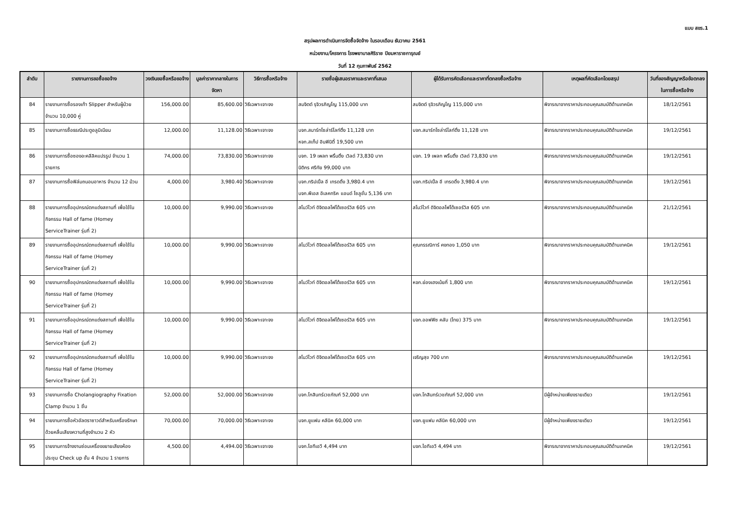แบบ สขร.1
สรุปผลการดำเนินการจัดซื้อจัดจ้าง ในรอบเดือน ธันวาคม 2561
หน่วยงาน/โครงการ โรงพยาบาลศิริราช ปิยมหาราชการุณย์
วันที่ 12 กุมภาพันธ์ 2562
| ลำดับ | รายงานการขอซื้อขอจ้าง | วงเงินขอซื้อหรือขอจ้าง | มูลค่าราคากลางในการจัดหา | วิธีการซื้อหรือจ้าง | รายชื่อผู้เสนอราคาและราคาที่เสนอ | ผู้ได้รับการคัดเลือกและราคาที่ตกลงซื้อหรือจ้าง | เหตุผลที่คัดเลือกโดยสรุป | วันที่ของสัญญาหรือข้อตกลงในการซื้อหรือจ้าง |
| --- | --- | --- | --- | --- | --- | --- | --- | --- |
| 84 | รายงานการซื้อรองเท้า Slipper สำหรับผู้ป่วย จำนวน 10,000 คู่ | 156,000.00 | 85,600.00 | วิธีเฉพาะเจาะจง | สมจิตต์ รุจิวรภิญโญ 115,000 บาท | สมจิตต์ รุจิวรภิญโญ 115,000 บาท | พิจารณาจากราคาประกอบคุณสมบัติด้านเทคนิค | 18/12/2561 |
| 85 | รายงานการซื้อธรณีประตูอลูมิเนียม | 12,000.00 | 11,128.00 | วิธีเฉพาะเจาะจง | บจก.สมาร์ทโซล่าร์ไลท์ติ้ง 11,128 บาท หจก.สเท็ป อินฟินิตี้ 19,500 บาท | บจก.สมาร์ทโซล่าร์ไลท์ติ้ง 11,128 บาท | พิจารณาจากราคาประกอบคุณสมบัติด้านเทคนิค | 19/12/2561 |
| 86 | รายงานการซื้อซองอะคลีลิคแปรรูป จำนวน 1 รายการ | 74,000.00 | 73,830.00 | วิธีเฉพาะเจาะจง | บจก. 19 เพลท พริ้นติ้ง เวิลด์ 73,830 บาท นิติกร ศรีทัย 99,000 บาท | บจก. 19 เพลท พริ้นติ้ง เวิลด์ 73,830 บาท | พิจารณาจากราคาประกอบคุณสมบัติด้านเทคนิค | 19/12/2561 |
| 87 | รายงานการซื้อฟิล์มถนอมอาหาร จำนวน 12 ม้วน | 4,000.00 | 3,980.40 | วิธีเฉพาะเจาะจง | บจก.ทริปเปิ้ล อี เทรดดิ้ง 3,980.4 บาท บจก.พีเอส อิเลคทริค แอนด์ โซลูชั่น 5,136 บาท | บจก.ทริปเปิ้ล อี เทรดดิ้ง 3,980.4 บาท | พิจารณาจากราคาประกอบคุณสมบัติด้านเทคนิค | 19/12/2561 |
| 88 | รายงานการซื้ออุปกรณ์ตกแต่งสถานที่ เพื่อใช้ในกิจกรรม Hall of fame (Homey ServiceTrainer รุ่นที่ 2) | 10,000.00 | 9,990.00 | วิธีเฉพาะเจาะจง | สโนว์ไวท์ ดิจิตอลโฟโต้เซอร์วิส 605 บาท | สโนว์ไวท์ ดิจิตอลโฟโต้เซอร์วิส 605 บาท | พิจารณาจากราคาประกอบคุณสมบัติด้านเทคนิค | 21/12/2561 |
| 89 | รายงานการซื้ออุปกรณ์ตกแต่งสถานที่ เพื่อใช้ในกิจกรรม Hall of fame (Homey ServiceTrainer รุ่นที่ 2) | 10,000.00 | 9,990.00 | วิธีเฉพาะเจาะจง | สโนว์ไวท์ ดิจิตอลโฟโต้เซอร์วิส 605 บาท | คุณกรรณิการ์ คงทอง 1,050 บาท | พิจารณาจากราคาประกอบคุณสมบัติด้านเทคนิค | 19/12/2561 |
| 90 | รายงานการซื้ออุปกรณ์ตกแต่งสถานที่ เพื่อใช้ในกิจกรรม Hall of fame (Homey ServiceTrainer รุ่นที่ 2) | 10,000.00 | 9,990.00 | วิธีเฉพาะเจาะจง | สโนว์ไวท์ ดิจิตอลโฟโต้เซอร์วิส 605 บาท | หจก.ย่องเฮงเน้ยกี่ 1,800 บาท | พิจารณาจากราคาประกอบคุณสมบัติด้านเทคนิค | 19/12/2561 |
| 91 | รายงานการซื้ออุปกรณ์ตกแต่งสถานที่ เพื่อใช้ในกิจกรรม Hall of fame (Homey ServiceTrainer รุ่นที่ 2) | 10,000.00 | 9,990.00 | วิธีเฉพาะเจาะจง | สโนว์ไวท์ ดิจิตอลโฟโต้เซอร์วิส 605 บาท | บจก.ออฟฟิซ คลับ (ไทย) 375 บาท | พิจารณาจากราคาประกอบคุณสมบัติด้านเทคนิค | 19/12/2561 |
| 92 | รายงานการซื้ออุปกรณ์ตกแต่งสถานที่ เพื่อใช้ในกิจกรรม Hall of fame (Homey ServiceTrainer รุ่นที่ 2) | 10,000.00 | 9,990.00 | วิธีเฉพาะเจาะจง | สโนว์ไวท์ ดิจิตอลโฟโต้เซอร์วิส 605 บาท | เจริญสุข 700 บาท | พิจารณาจากราคาประกอบคุณสมบัติด้านเทคนิค | 19/12/2561 |
| 93 | รายงานการซื้อ Cholangiography Fixation Clamp จำนวน 1 ชิ้น | 52,000.00 | 52,000.00 | วิธีเฉพาะเจาะจง | บจก.โกสินทร์เวชภัณฑ์ 52,000 บาท | บจก.โกสินทร์เวชภัณฑ์ 52,000 บาท | มีผู้จำหน่ายเพียงรายเดียว | 19/12/2561 |
| 94 | รายงานการซื้อหัวอัลตราซาวด์สำหรับเครื่องรักษาด้วยคลื่นเสียงความถี่สูงจำนวน 2 หัว | 70,000.00 | 70,000.00 | วิธีเฉพาะเจาะจง | บจก.ยูแฟม คลีนิค 60,000 บาท | บจก.ยูแฟม คลีนิค 60,000 บาท | มีผู้จำหน่ายเพียงรายเดียว | 19/12/2561 |
| 95 | รายงานการจ้างงานซ่อมเครื่องขยายเสียงห้องประชุม Check up ชั้น 4 จำนวน 1 รายการ | 4,500.00 | 4,494.00 | วิธีเฉพาะเจาะจง | บจก.ไอทีเอวี 4,494 บาท | บจก.ไอทีเอวี 4,494 บาท | พิจารณาจากราคาประกอบคุณสมบัติด้านเทคนิค | 19/12/2561 |